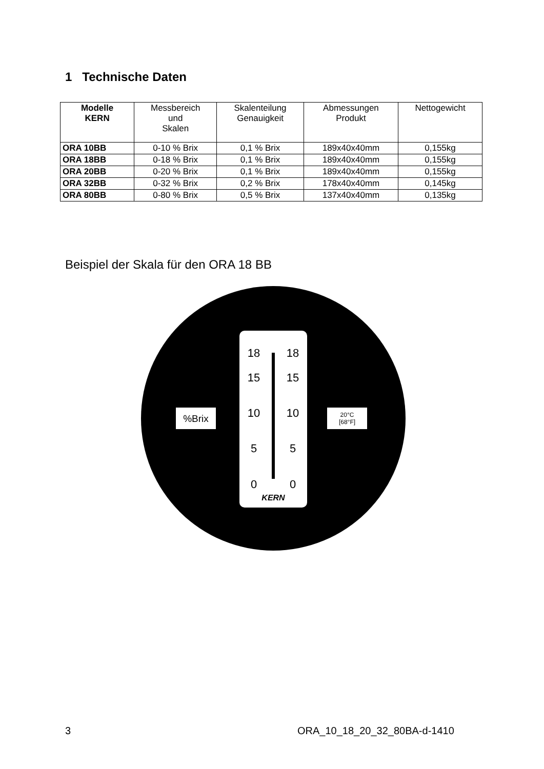1 Technische Daten
| Modelle KERN | Messbereich und Skalen | Skalenteilung Genauigkeit | Abmessungen Produkt | Nettogewicht |
| --- | --- | --- | --- | --- |
| ORA 10BB | 0-10 % Brix | 0,1 % Brix | 189x40x40mm | 0,155kg |
| ORA 18BB | 0-18 % Brix | 0,1 % Brix | 189x40x40mm | 0,155kg |
| ORA 20BB | 0-20 % Brix | 0,1 % Brix | 189x40x40mm | 0,155kg |
| ORA 32BB | 0-32 % Brix | 0,2 % Brix | 178x40x40mm | 0,145kg |
| ORA 80BB | 0-80 % Brix | 0,5 % Brix | 137x40x40mm | 0,135kg |
Beispiel der Skala für den ORA 18 BB
%Brix
20°C
[68°F]
18
18
15
15
10
10
5
5
0
0
KERN
3 ORA_10_18_20_32_80BA-d-1410